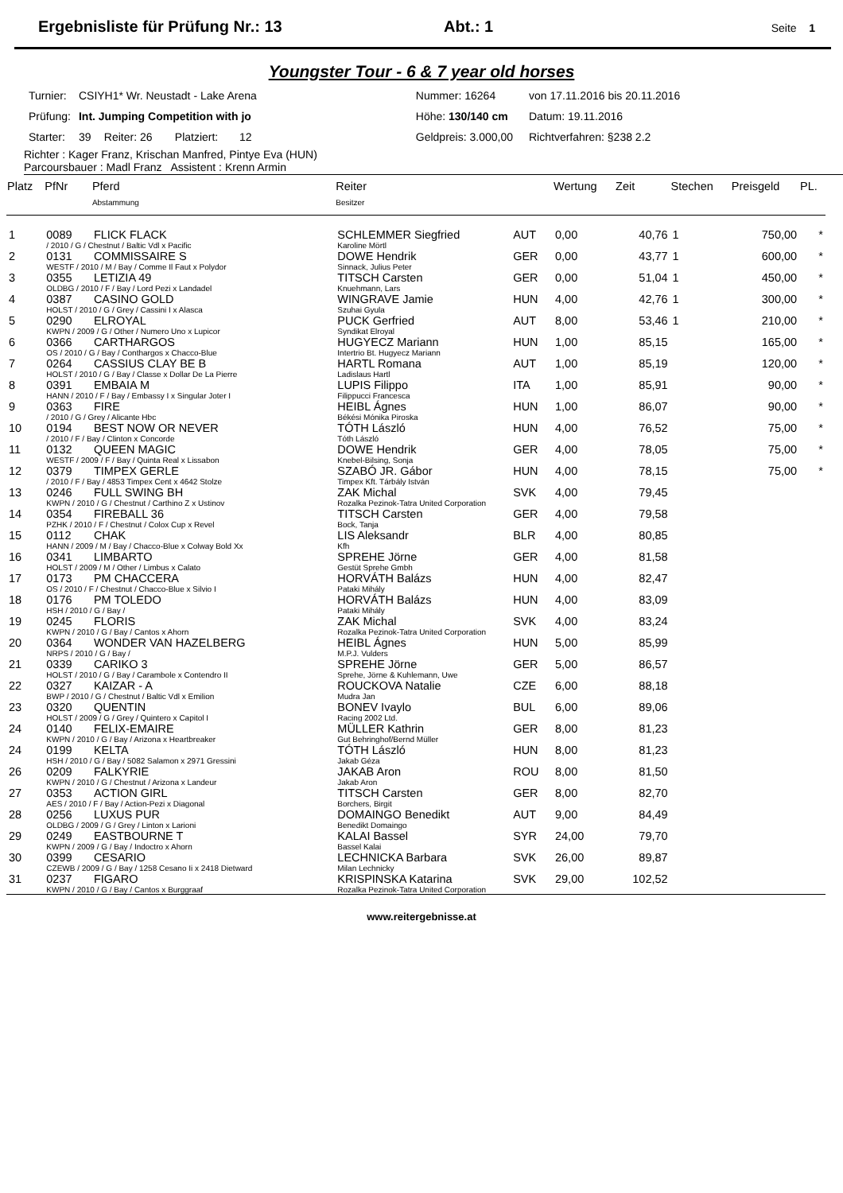Ergebnisliste für Prüfung Nr.: 13 Abt.: 1 Seite 1
Youngster Tour - 6 & 7 year old horses
| Turnier: | CSIYH1* Wr. Neustadt - Lake Arena | | | | | Nummer: 16264 | | von 17.11.2016 bis 20.11.2016 |
| Prüfung: | Int. Jumping Competition with jo | | | | | Höhe: 130/140 cm | | Datum: 19.11.2016 |
| Starter: | 39 | Reiter: 26 | Platziert: | 12 | | Geldpreis: 3.000,00 | | Richtverfahren: §238 2.2 |
Richter : Kager Franz, Krischan Manfred, Pintye Eva (HUN)
Parcoursbauer : Madl Franz Assistent : Krenn Armin
| Platz | PfNr | Pferd | Reiter | | Wertung | Zeit | Stechen | Preisgeld | PL. |
| --- | --- | --- | --- | --- | --- | --- | --- | --- | --- |
| | | Abstammung | Besitzer | | | | | | |
| 1 | 0089 | FLICK FLACK | SCHLEMMER Siegfried | AUT | 0,00 | 40,76 | 1 | 750,00 | * |
| | / 2010 / G / Chestnut / Baltic Vdl x Pacific | | Karoline Mörtl | | | | | | |
| 2 | 0131 | COMMISSAIRE S | DOWE Hendrik | GER | 0,00 | 43,77 | 1 | 600,00 | * |
| | WESTF / 2010 / M / Bay / Comme Il Faut x Polydor | | Sinnack, Julius Peter | | | | | | |
| 3 | 0355 | LETIZIA 49 | TITSCH Carsten | GER | 0,00 | 51,04 | 1 | 450,00 | * |
| | OLDBG / 2010 / F / Bay / Lord Pezi x Landadel | | Knuehmann, Lars | | | | | | |
| 4 | 0387 | CASINO GOLD | WINGRAVE Jamie | HUN | 4,00 | 42,76 | 1 | 300,00 | * |
| | HOLST / 2010 / G / Grey / Cassini I x Alasca | | Szuhai Gyula | | | | | | |
| 5 | 0290 | ELROYAL | PUCK Gerfried | AUT | 8,00 | 53,46 | 1 | 210,00 | * |
| | KWPN / 2009 / G / Other / Numero Uno x Lupicor | | Syndikat Elroyal | | | | | | |
| 6 | 0366 | CARTHARGOS | HUGYECZ Mariann | HUN | 1,00 | 85,15 | | 165,00 | * |
| | OS / 2010 / G / Bay / Conthargos x Chacco-Blue | | Intertrio Bt. Hugyecz Mariann | | | | | | |
| 7 | 0264 | CASSIUS CLAY BE B | HARTL Romana | AUT | 1,00 | 85,19 | | 120,00 | * |
| | HOLST / 2010 / G / Bay / Classe x Dollar De La Pierre | | Ladislaus Hartl | | | | | | |
| 8 | 0391 | EMBAIA M | LUPIS Filippo | ITA | 1,00 | 85,91 | | 90,00 | * |
| | HANN / 2010 / F / Bay / Embassy I x Singular Joter I | | Filippucci Francesca | | | | | | |
| 9 | 0363 | FIRE | HEIBL Ágnes | HUN | 1,00 | 86,07 | | 90,00 | * |
| | / 2010 / G / Grey / Alicante Hbc | | Békési Mónika Piroska | | | | | | |
| 10 | 0194 | BEST NOW OR NEVER | TÓTH László | HUN | 4,00 | 76,52 | | 75,00 | * |
| | / 2010 / F / Bay / Clinton x Concorde | | Tóth László | | | | | | |
| 11 | 0132 | QUEEN MAGIC | DOWE Hendrik | GER | 4,00 | 78,05 | | 75,00 | * |
| | WESTF / 2009 / F / Bay / Quinta Real x Lissabon | | Knebel-Bilsing, Sonja | | | | | | |
| 12 | 0379 | TIMPEX GERLE | SZABÓ JR. Gábor | HUN | 4,00 | 78,15 | | 75,00 | * |
| | / 2010 / F / Bay / 4853 Timpex Cent x 4642 Stolze | | Timpex Kft. Tárbály István | | | | | | |
| 13 | 0246 | FULL SWING BH | ZAK Michal | SVK | 4,00 | 79,45 | | | |
| | KWPN / 2010 / G / Chestnut / Carthino Z x Ustinov | | Rozalka Pezinok-Tatra United Corporation | | | | | | |
| 14 | 0354 | FIREBALL 36 | TITSCH Carsten | GER | 4,00 | 79,58 | | | |
| | PZHK / 2010 / F / Chestnut / Colox Cup x Revel | | Bock, Tanja | | | | | | |
| 15 | 0112 | CHAK | LIS Aleksandr | BLR | 4,00 | 80,85 | | | |
| | HANN / 2009 / M / Bay / Chacco-Blue x Colway Bold Xx | | Kfh | | | | | | |
| 16 | 0341 | LIMBARTO | SPREHE Jörne | GER | 4,00 | 81,58 | | | |
| | HOLST / 2009 / M / Other / Limbus x Calato | | Gestüt Sprehe Gmbh | | | | | | |
| 17 | 0173 | PM CHACCERA | HORVÁTH Balázs | HUN | 4,00 | 82,47 | | | |
| | OS / 2010 / F / Chestnut / Chacco-Blue x Silvio I | | Pataki Mihály | | | | | | |
| 18 | 0176 | PM TOLEDO | HORVÁTH Balázs | HUN | 4,00 | 83,09 | | | |
| | HSH / 2010 / G / Bay / | | Pataki Mihály | | | | | | |
| 19 | 0245 | FLORIS | ZAK Michal | SVK | 4,00 | 83,24 | | | |
| | KWPN / 2010 / G / Bay / Cantos x Ahorn | | Rozalka Pezinok-Tatra United Corporation | | | | | | |
| 20 | 0364 | WONDER VAN HAZELBERG | HEIBL Ágnes | HUN | 5,00 | 85,99 | | | |
| | NRPS / 2010 / G / Bay / | | M.P.J. Vulders | | | | | | |
| 21 | 0339 | CARIKO 3 | SPREHE Jörne | GER | 5,00 | 86,57 | | | |
| | HOLST / 2010 / G / Bay / Carambole x Contendro II | | Sprehe, Jörne & Kuhlemann, Uwe | | | | | | |
| 22 | 0327 | KAIZAR - A | ROUCKOVA Natalie | CZE | 6,00 | 88,18 | | | |
| | BWP / 2010 / G / Chestnut / Baltic Vdl x Emilion | | Mudra Jan | | | | | | |
| 23 | 0320 | QUENTIN | BONEV Ivaylo | BUL | 6,00 | 89,06 | | | |
| | HOLST / 2009 / G / Grey / Quintero x Capitol I | | Racing 2002 Ltd. | | | | | | |
| 24 | 0140 | FELIX-EMAIRE | MÜLLER Kathrin | GER | 8,00 | 81,23 | | | |
| | KWPN / 2010 / G / Bay / Arizona x Heartbreaker | | Gut Behringhof/Bernd Müller | | | | | | |
| 24 | 0199 | KELTA | TÓTH László | HUN | 8,00 | 81,23 | | | |
| | HSH / 2010 / G / Bay / 5082 Salamon x 2971 Gressini | | Jakab Géza | | | | | | |
| 26 | 0209 | FALKYRIE | JAKAB Aron | ROU | 8,00 | 81,50 | | | |
| | KWPN / 2010 / G / Chestnut / Arizona x Landeur | | Jakab Aron | | | | | | |
| 27 | 0353 | ACTION GIRL | TITSCH Carsten | GER | 8,00 | 82,70 | | | |
| | AES / 2010 / F / Bay / Action-Pezi x Diagonal | | Borchers, Birgit | | | | | | |
| 28 | 0256 | LUXUS PUR | DOMAINGO Benedikt | AUT | 9,00 | 84,49 | | | |
| | OLDBG / 2009 / G / Grey / Linton x Larioni | | Benedikt Domaingo | | | | | | |
| 29 | 0249 | EASTBOURNE T | KALAI Bassel | SYR | 24,00 | 79,70 | | | |
| | KWPN / 2009 / G / Bay / Indoctro x Ahorn | | Bassel Kalai | | | | | | |
| 30 | 0399 | CESARIO | LECHNICKA Barbara | SVK | 26,00 | 89,87 | | | |
| | CZEWB / 2009 / G / Bay / 1258 Cesano Ii x 2418 Dietward | | Milan Lechnicky | | | | | | |
| 31 | 0237 | FIGARO | KRISPINSKA Katarina | SVK | 29,00 | 102,52 | | | |
| | KWPN / 2010 / G / Bay / Cantos x Burggraaf | | Rozalka Pezinok-Tatra United Corporation | | | | | | |
www.reitergebnisse.at